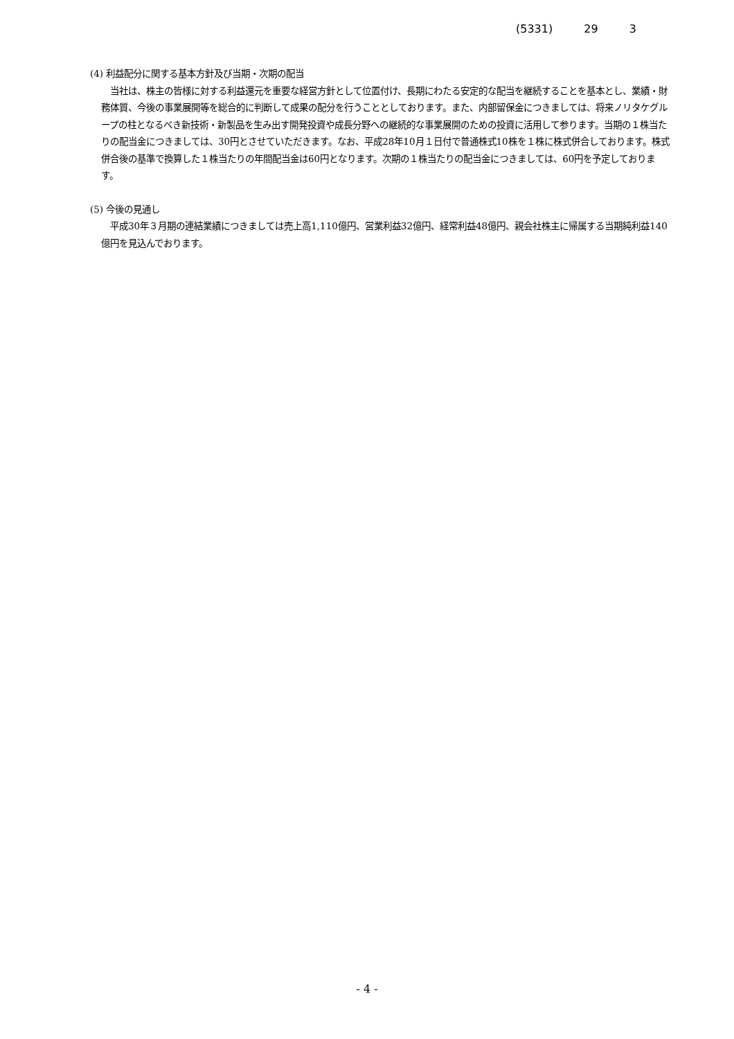(5331) 29 3
(4) 利益配分に関する基本方針及び当期・次期の配当
　当社は、株主の皆様に対する利益還元を重要な経営方針として位置付け、長期にわたる安定的な配当を継続することを基本とし、業績・財務体質、今後の事業展開等を総合的に判断して成果の配分を行うこととしております。また、内部留保金につきましては、将来ノリタケグループの柱となるべき新技術・新製品を生み出す開発投資や成長分野への継続的な事業展開のための投資に活用して参ります。当期の１株当たりの配当金につきましては、30円とさせていただきます。なお、平成28年10月１日付で普通株式10株を１株に株式併合しております。株式併合後の基準で換算した１株当たりの年間配当金は60円となります。次期の１株当たりの配当金につきましては、60円を予定しております。
(5) 今後の見通し
　平成30年３月期の連結業績につきましては売上高1,110億円、営業利益32億円、経常利益48億円、親会社株主に帰属する当期純利益140億円を見込んでおります。
- 4 -